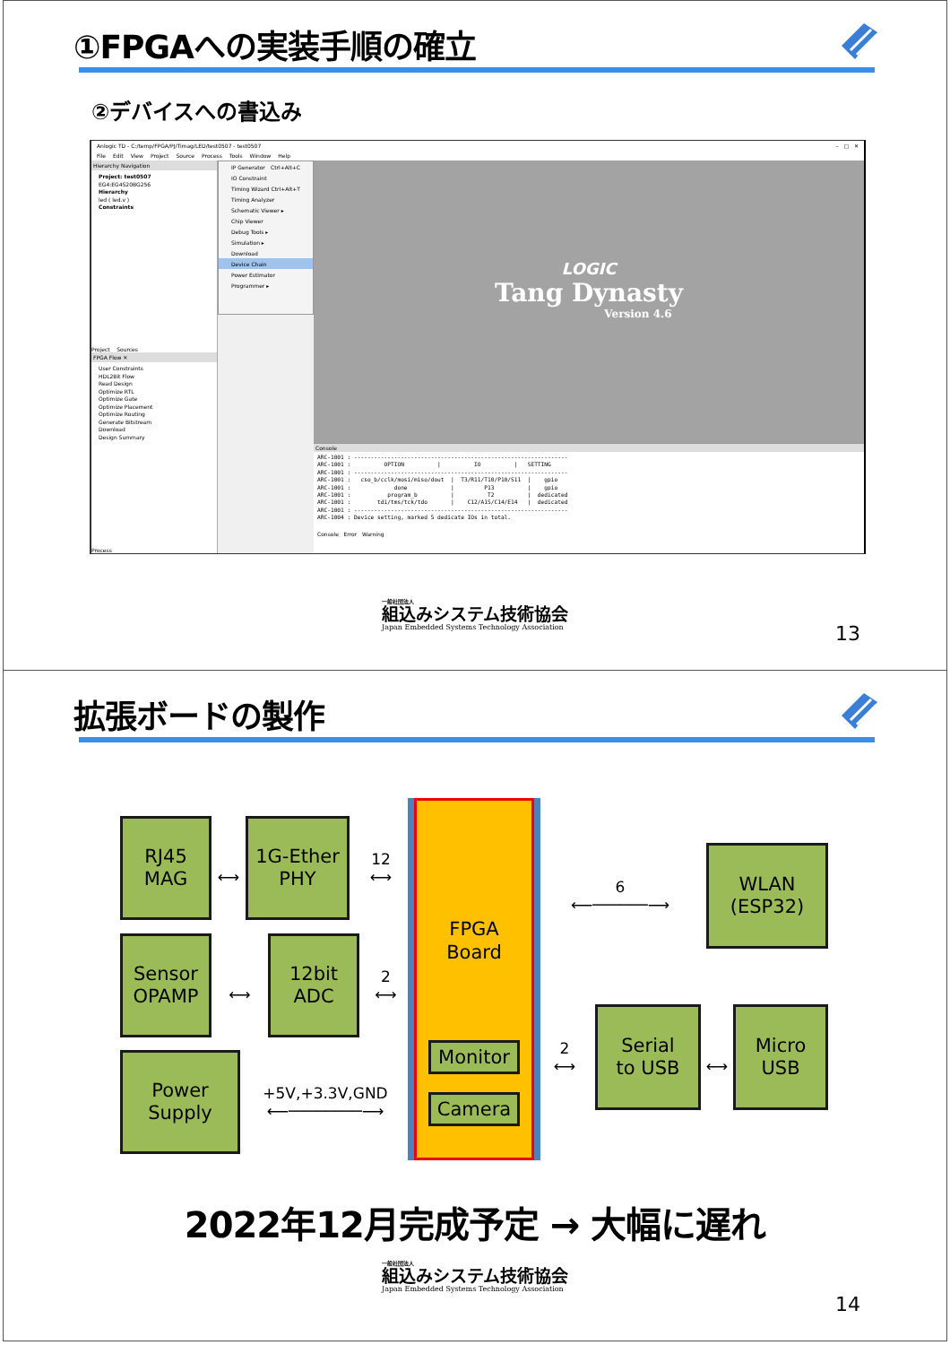①FPGAへの実装手順の確立
②デバイスへの書込み
Anlogic TD - C:/temp/FPGA/PJ/Timag/LED/test0507 - test0507 – □ ✕
File Edit View Project Source Process Tools Window Help
Hierarchy Navigation
Project: test0507
EG4:EG4S20BG256
Hierarchy
led ( led.v )
Constraints
Project Sources
FPGA Flow ✕
User Constraints
HDL2Bit Flow
Read Design
Optimize RTL
Optimize Gate
Optimize Placement
Optimize Routing
Generate Bitstream
Download
Design Summary
Process
IP Generator Ctrl+Alt+C
IO Constraint
Timing Wizard Ctrl+Alt+T
Timing Analyzer
Schematic Viewer ▸
Chip Viewer
Debug Tools ▸
Simulation ▸
Download
Device Chain
Power Estimator
Programmer ▸
LOGIC
Tang Dynasty
Version 4.6
Console
ARC-1001 : ----------------------------------------------------------------
ARC-1001 :          OPTION          |          IO          |   SETTING
ARC-1001 : ----------------------------------------------------------------
ARC-1001 :   cso_b/cclk/mosi/miso/dout  |  T3/R11/T10/P10/S11  |    gpio
ARC-1001 :             done             |         P13          |    gpio
ARC-1001 :           program_b          |          T2          |  dedicated
ARC-1001 :        tdi/tms/tck/tdo       |    C12/A15/C14/E14   |  dedicated
ARC-1001 : ----------------------------------------------------------------
ARC-1004 : Device setting, marked 5 dedicate IOs in total.
Console Error Warning
一般社団法人
組込みシステム技術協会
Japan Embedded Systems Technology Association
13
拡張ボードの製作
RJ45
MAG
⟷
1G-Ether
PHY
12
⟷
Sensor
OPAMP
⟷
12bit
ADC
2
⟷
Power
Supply
+5V,+3.3V,GND
⟵────────⟶
FPGA
Board
Monitor
Camera
6
⟵──────⟶
WLAN
(ESP32)
2
⟷
Serial
to USB
⟷
Micro
USB
2022年12月完成予定 → 大幅に遅れ
一般社団法人
組込みシステム技術協会
Japan Embedded Systems Technology Association
14